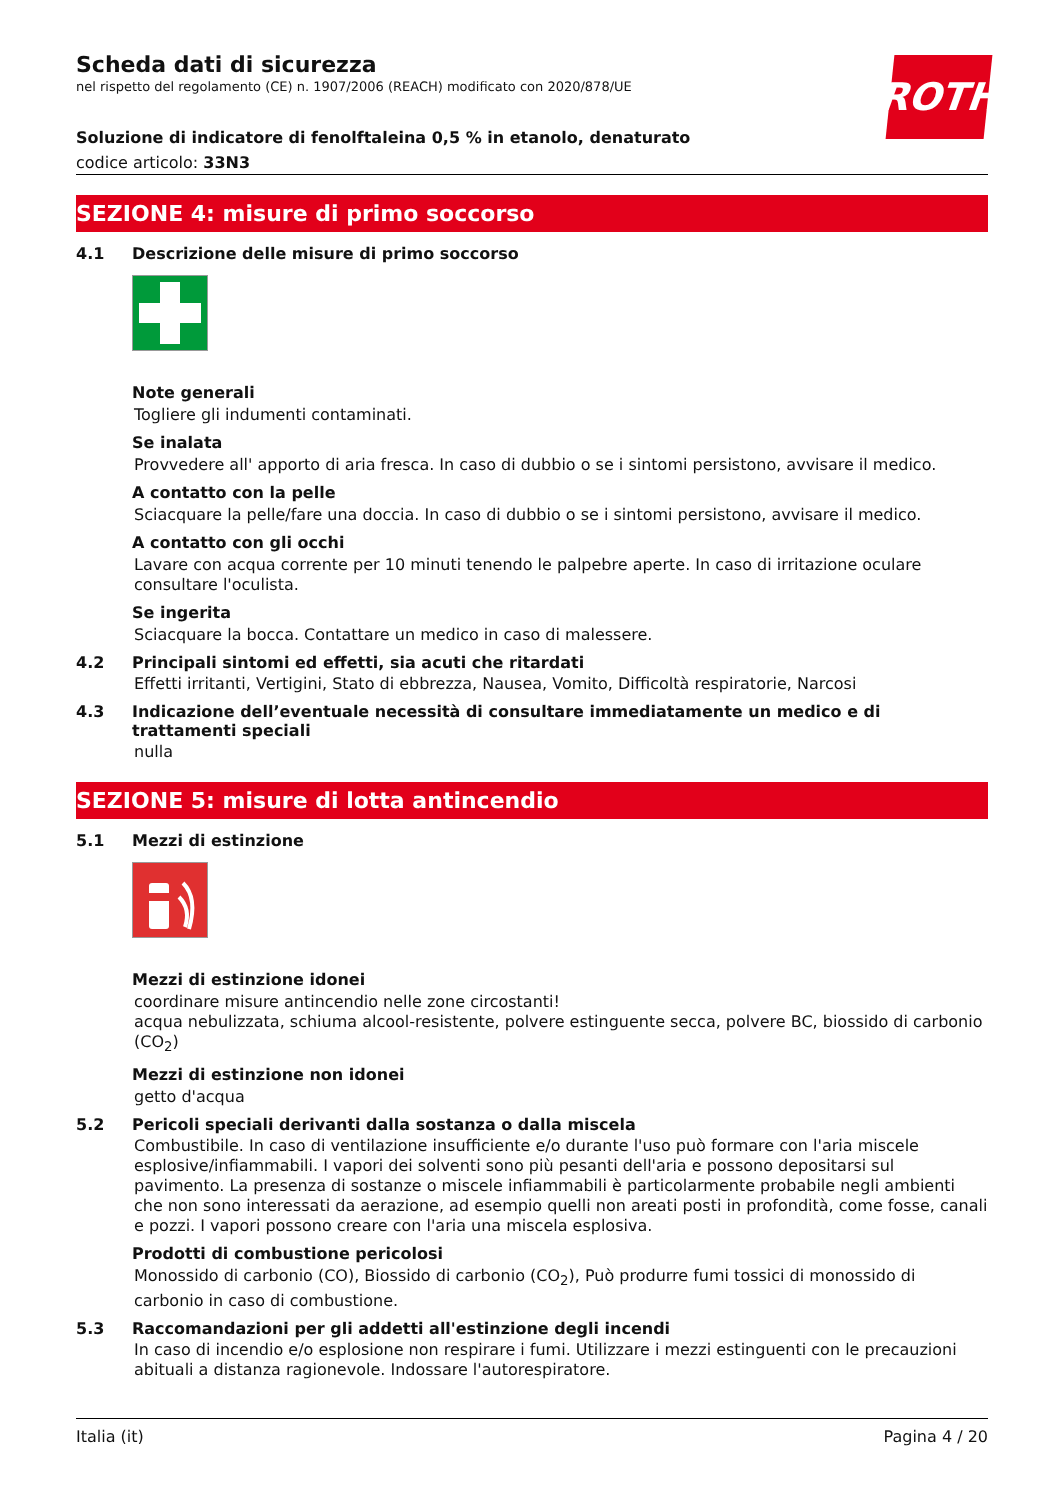ROTH
Scheda dati di sicurezza
nel rispetto del regolamento (CE) n. 1907/2006 (REACH) modificato con 2020/878/UE
Soluzione di indicatore di fenolftaleina 0,5 % in etanolo, denaturato
codice articolo: 33N3
SEZIONE 4: misure di primo soccorso
4.1 Descrizione delle misure di primo soccorso
Note generali
Togliere gli indumenti contaminati.
Se inalata
Provvedere all' apporto di aria fresca. In caso di dubbio o se i sintomi persistono, avvisare il medico.
A contatto con la pelle
Sciacquare la pelle/fare una doccia. In caso di dubbio o se i sintomi persistono, avvisare il medico.
A contatto con gli occhi
Lavare con acqua corrente per 10 minuti tenendo le palpebre aperte. In caso di irritazione oculare consultare l'oculista.
Se ingerita
Sciacquare la bocca. Contattare un medico in caso di malessere.
4.2 Principali sintomi ed effetti, sia acuti che ritardati
Effetti irritanti, Vertigini, Stato di ebbrezza, Nausea, Vomito, Difficoltà respiratorie, Narcosi
4.3 Indicazione dell’eventuale necessità di consultare immediatamente un medico e di trattamenti speciali
nulla
SEZIONE 5: misure di lotta antincendio
5.1 Mezzi di estinzione
Mezzi di estinzione idonei
coordinare misure antincendio nelle zone circostanti!
acqua nebulizzata, schiuma alcool-resistente, polvere estinguente secca, polvere BC, biossido di carbonio (CO<sub>2</sub>)
Mezzi di estinzione non idonei
getto d'acqua
5.2 Pericoli speciali derivanti dalla sostanza o dalla miscela
Combustibile. In caso di ventilazione insufficiente e/o durante l'uso può formare con l'aria miscele esplosive/infiammabili. I vapori dei solventi sono più pesanti dell'aria e possono depositarsi sul pavimento. La presenza di sostanze o miscele infiammabili è particolarmente probabile negli ambienti che non sono interessati da aerazione, ad esempio quelli non areati posti in profondità, come fosse, canali e pozzi. I vapori possono creare con l'aria una miscela esplosiva.
Prodotti di combustione pericolosi
Monossido di carbonio (CO), Biossido di carbonio (CO<sub>2</sub>), Può produrre fumi tossici di monossido di carbonio in caso di combustione.
5.3 Raccomandazioni per gli addetti all'estinzione degli incendi
In caso di incendio e/o esplosione non respirare i fumi. Utilizzare i mezzi estinguenti con le precauzioni abituali a distanza ragionevole. Indossare l'autorespiratore.
Italia (it) Pagina 4 / 20